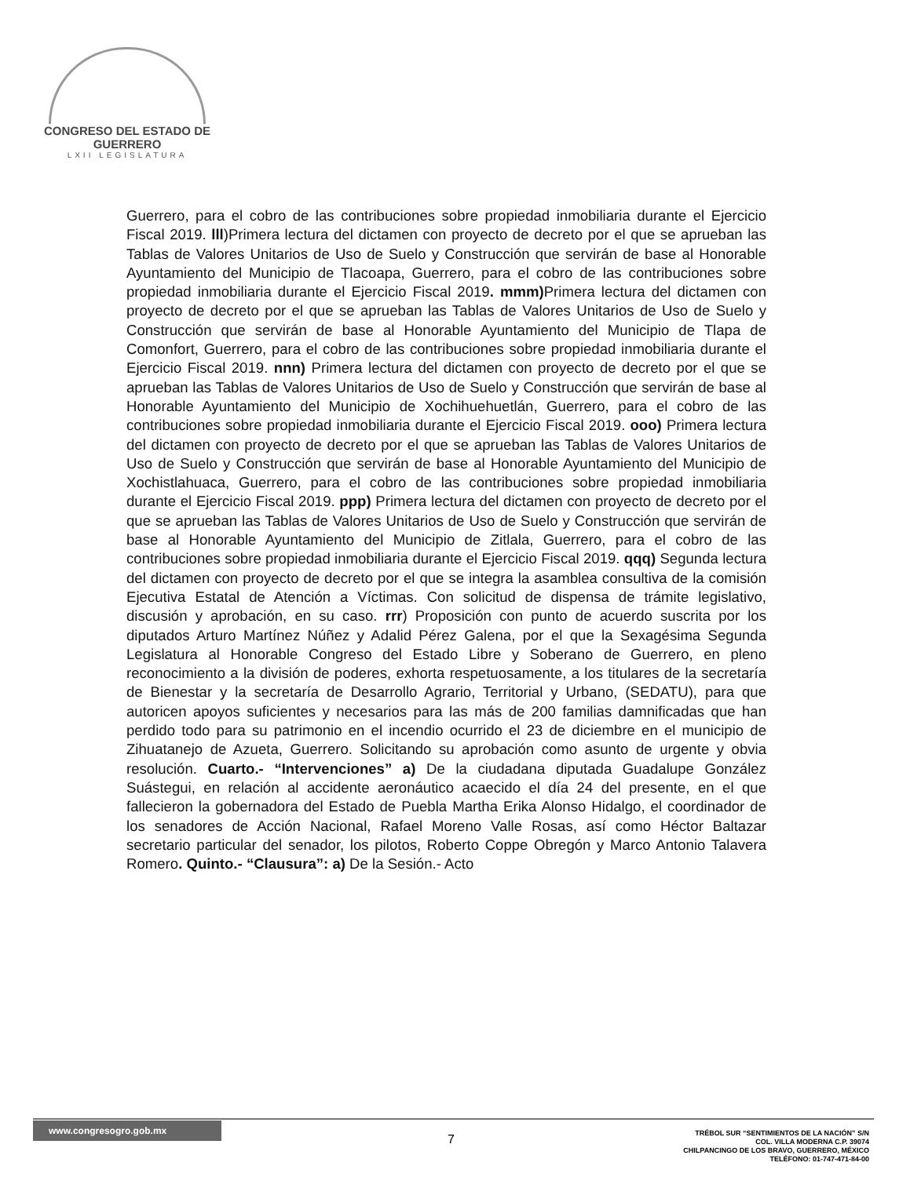CONGRESO DEL ESTADO DE GUERRERO
LXII LEGISLATURA
Guerrero, para el cobro de las contribuciones sobre propiedad inmobiliaria durante el Ejercicio Fiscal 2019. lll)Primera lectura del dictamen con proyecto de decreto por el que se aprueban las Tablas de Valores Unitarios de Uso de Suelo y Construcción que servirán de base al Honorable Ayuntamiento del Municipio de Tlacoapa, Guerrero, para el cobro de las contribuciones sobre propiedad inmobiliaria durante el Ejercicio Fiscal 2019. mmm) Primera lectura del dictamen con proyecto de decreto por el que se aprueban las Tablas de Valores Unitarios de Uso de Suelo y Construcción que servirán de base al Honorable Ayuntamiento del Municipio de Tlapa de Comonfort, Guerrero, para el cobro de las contribuciones sobre propiedad inmobiliaria durante el Ejercicio Fiscal 2019. nnn) Primera lectura del dictamen con proyecto de decreto por el que se aprueban las Tablas de Valores Unitarios de Uso de Suelo y Construcción que servirán de base al Honorable Ayuntamiento del Municipio de Xochihuehuetlán, Guerrero, para el cobro de las contribuciones sobre propiedad inmobiliaria durante el Ejercicio Fiscal 2019. ooo) Primera lectura del dictamen con proyecto de decreto por el que se aprueban las Tablas de Valores Unitarios de Uso de Suelo y Construcción que servirán de base al Honorable Ayuntamiento del Municipio de Xochistlahuaca, Guerrero, para el cobro de las contribuciones sobre propiedad inmobiliaria durante el Ejercicio Fiscal 2019. ppp) Primera lectura del dictamen con proyecto de decreto por el que se aprueban las Tablas de Valores Unitarios de Uso de Suelo y Construcción que servirán de base al Honorable Ayuntamiento del Municipio de Zitlala, Guerrero, para el cobro de las contribuciones sobre propiedad inmobiliaria durante el Ejercicio Fiscal 2019. qqq) Segunda lectura del dictamen con proyecto de decreto por el que se integra la asamblea consultiva de la comisión Ejecutiva Estatal de Atención a Víctimas. Con solicitud de dispensa de trámite legislativo, discusión y aprobación, en su caso. rrr) Proposición con punto de acuerdo suscrita por los diputados Arturo Martínez Núñez y Adalid Pérez Galena, por el que la Sexagésima Segunda Legislatura al Honorable Congreso del Estado Libre y Soberano de Guerrero, en pleno reconocimiento a la división de poderes, exhorta respetuosamente, a los titulares de la secretaría de Bienestar y la secretaría de Desarrollo Agrario, Territorial y Urbano, (SEDATU), para que autoricen apoyos suficientes y necesarios para las más de 200 familias damnificadas que han perdido todo para su patrimonio en el incendio ocurrido el 23 de diciembre en el municipio de Zihuatanejo de Azueta, Guerrero. Solicitando su aprobación como asunto de urgente y obvia resolución. Cuarto.- “Intervenciones” a) De la ciudadana diputada Guadalupe González Suástegui, en relación al accidente aeronáutico acaecido el día 24 del presente, en el que fallecieron la gobernadora del Estado de Puebla Martha Erika Alonso Hidalgo, el coordinador de los senadores de Acción Nacional, Rafael Moreno Valle Rosas, así como Héctor Baltazar secretario particular del senador, los pilotos, Roberto Coppe Obregón y Marco Antonio Talavera Romero. Quinto.- “Clausura”: a) De la Sesión.- Acto
www.congresogro.gob.mx
7
TRÉBOL SUR “SENTIMIENTOS DE LA NACIÓN” S/N
COL. VILLA MODERNA C.P. 39074
CHILPANCINGO DE LOS BRAVO, GUERRERO, MÉXICO
TELÉFONO: 01-747-471-84-00